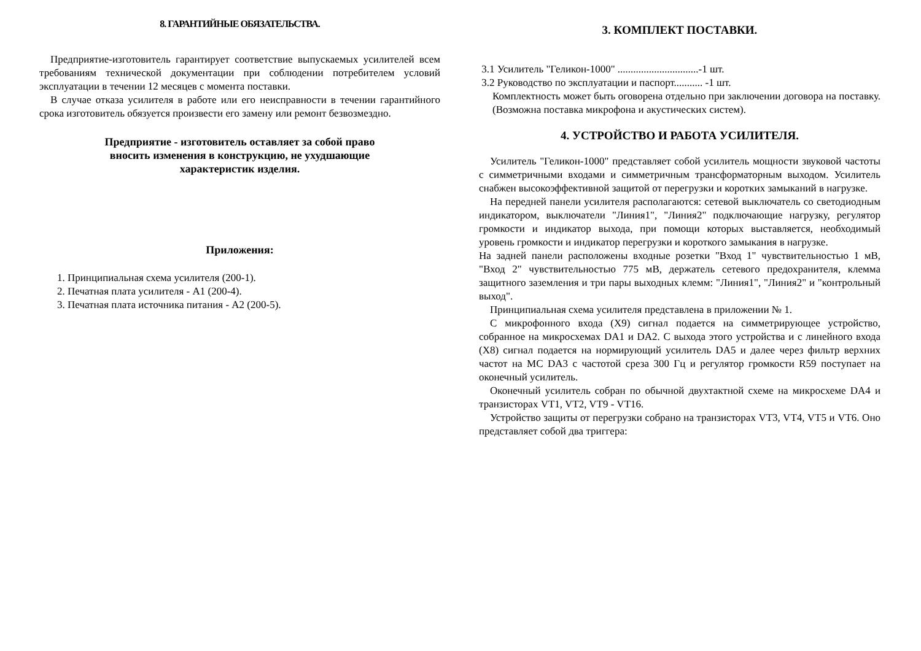8. ГАРАНТИЙНЫЕ ОБЯЗАТЕЛЬСТВА.
Предприятие-изготовитель гарантирует соответствие выпускаемых усилителей всем требованиям технической документации при соблюдении потребителем условий эксплуатации в течении 12 месяцев с момента поставки.
В случае отказа усилителя в работе или его неисправности в течении гарантийного срока изготовитель обязуется произвести его замену или ремонт безвозмездно.
Предприятие - изготовитель оставляет за собой право
вносить изменения в конструкцию, не ухудшающие
характеристик изделия.
Приложения:
1. Принципиальная схема усилителя (200-1).
2. Печатная плата усилителя - А1 (200-4).
3. Печатная плата источника питания - А2 (200-5).
3. КОМПЛЕКТ ПОСТАВКИ.
3.1 Усилитель "Геликон-1000" ...............................-1 шт.
3.2 Руководство по эксплуатации и паспорт........... -1 шт.
Комплектность может быть оговорена отдельно при заключении договора на поставку. (Возможна поставка микрофона и акустических систем).
4. УСТРОЙСТВО И РАБОТА УСИЛИТЕЛЯ.
Усилитель "Геликон-1000" представляет собой усилитель мощности звуковой частоты с симметричными входами и симметричным трансформаторным выходом. Усилитель снабжен высокоэффективной защитой от перегрузки и коротких замыканий в нагрузке.
На передней панели усилителя располагаются: сетевой выключатель со светодиодным индикатором, выключатели "Линия1", "Линия2" подключающие нагрузку, регулятор громкости и индикатор выхода, при помощи которых выставляется, необходимый уровень громкости и индикатор перегрузки и короткого замыкания в нагрузке.
На задней панели расположены входные розетки "Вход 1" чувствительностью 1 мВ, "Вход 2" чувствительностью 775 мВ, держатель сетевого предохранителя, клемма защитного заземления и три пары выходных клемм: "Линия1", "Линия2" и "контрольный выход".
Принципиальная схема усилителя представлена в приложении № 1.
С микрофонного входа (Х9) сигнал подается на симметрирующее устройство, собранное на микросхемах DA1 и DA2. С выхода этого устройства и с линейного входа (Х8) сигнал подается на нормирующий усилитель DA5 и далее через фильтр верхних частот на МС DA3 с частотой среза 300 Гц и регулятор громкости R59 поступает на оконечный усилитель.
Оконечный усилитель собран по обычной двухтактной схеме на микросхеме DA4 и транзисторах VT1, VT2, VT9 - VT16.
Устройство защиты от перегрузки собрано на транзисторах VT3, VT4, VT5 и VT6. Оно представляет собой два триггера: